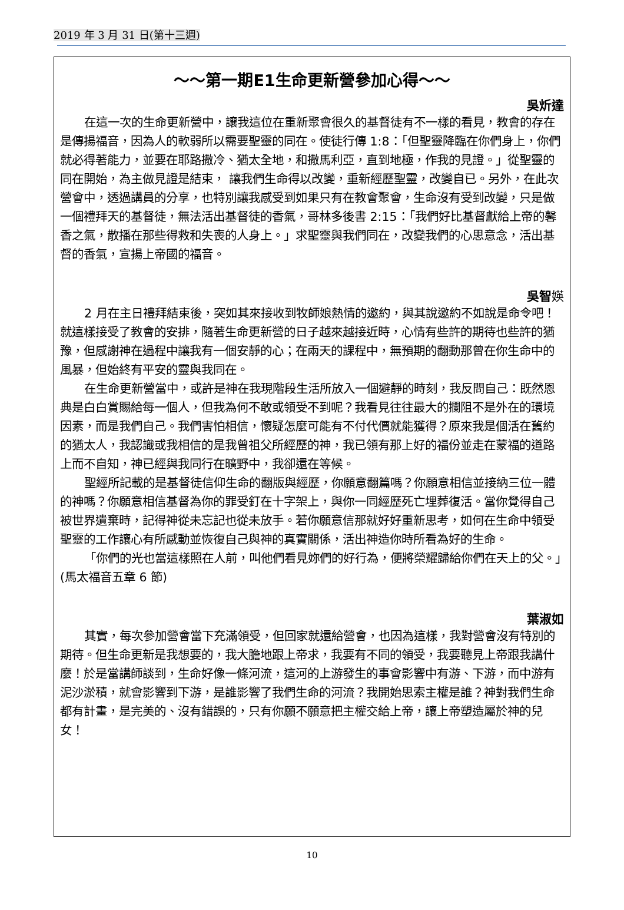2019 年 3 月 31 日(第十三週)
～～第一期E1生命更新營參加心得～～
吳炘達
在這一次的生命更新營中，讓我這位在重新聚會很久的基督徒有不一樣的看見，教會的存在是傳揚福音，因為人的軟弱所以需要聖靈的同在。使徒行傳 1:8：「但聖靈降臨在你們身上，你們就必得著能力，並要在耶路撒冷、猶太全地，和撒馬利亞，直到地極，作我的見證。」從聖靈的同在開始，為主做見證是結束， 讓我們生命得以改變，重新經歷聖靈，改變自已。另外，在此次營會中，透過講員的分享，也特別讓我感受到如果只有在教會聚會，生命沒有受到改變，只是做一個禮拜天的基督徒，無法活出基督徒的香氣，哥林多後書 2:15：「我們好比基督獻給上帝的馨香之氣，散播在那些得救和失喪的人身上。」求聖靈與我們同在，改變我們的心思意念，活出基督的香氣，宣揚上帝國的福音。
吳智媖
2 月在主日禮拜結束後，突如其來接收到牧師娘熱情的邀約，與其說邀約不如說是命令吧！就這樣接受了教會的安排，隨著生命更新營的日子越來越接近時，心情有些許的期待也些許的猶豫，但感謝神在過程中讓我有一個安靜的心；在兩天的課程中，無預期的翻動那曾在你生命中的風暴，但始終有平安的靈與我同在。
在生命更新營當中，或許是神在我現階段生活所放入一個避靜的時刻，我反問自己：既然恩典是白白賞賜給每一個人，但我為何不敢或領受不到呢？我看見往往最大的攔阻不是外在的環境因素，而是我們自己。我們害怕相信，懷疑怎麼可能有不付代價就能獲得？原來我是個活在舊約的猶太人，我認識或我相信的是我曾祖父所經歷的神，我已領有那上好的福份並走在蒙福的道路上而不自知，神已經與我同行在曠野中，我卻還在等候。
聖經所記載的是基督徒信仰生命的翻版與經歷，你願意翻篇嗎？你願意相信並接納三位一體的神嗎？你願意相信基督為你的罪受釘在十字架上，與你一同經歷死亡埋葬復活。當你覺得自己被世界遺棄時，記得神從未忘記也從未放手。若你願意信那就好好重新思考，如何在生命中領受聖靈的工作讓心有所感動並恢復自己與神的真實關係，活出神造你時所看為好的生命。
「你們的光也當這樣照在人前，叫他們看見妳們的好行為，便將榮耀歸給你們在天上的父。」(馬太福音五章 6 節)
葉淑如
其實，每次參加營會當下充滿領受，但回家就還給營會，也因為這樣，我對營會沒有特別的期待。但生命更新是我想要的，我大膽地跟上帝求，我要有不同的領受，我要聽見上帝跟我講什麼！於是當講師談到，生命好像一條河流，這河的上游發生的事會影響中有游、下游，而中游有泥沙淤積，就會影響到下游，是誰影響了我們生命的河流？我開始思索主權是誰？神對我們生命都有計畫，是完美的、沒有錯誤的，只有你願不願意把主權交給上帝，讓上帝塑造屬於神的兒女！
10